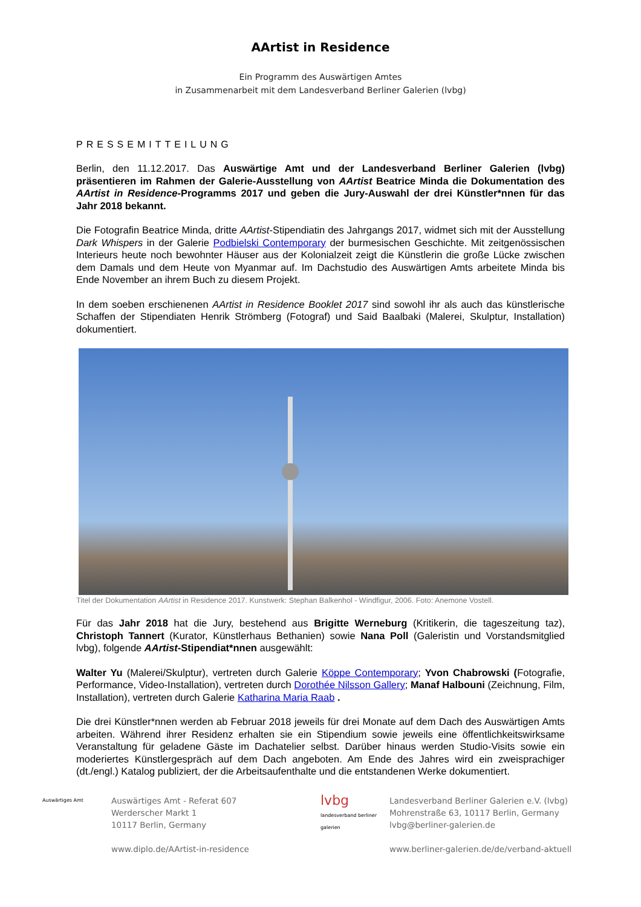AArtist in Residence
Ein Programm des Auswärtigen Amtes
in Zusammenarbeit mit dem Landesverband Berliner Galerien (lvbg)
PRESSEMITTEILUNG
Berlin, den 11.12.2017. Das Auswärtige Amt und der Landesverband Berliner Galerien (lvbg) präsentieren im Rahmen der Galerie-Ausstellung von AArtist Beatrice Minda die Dokumentation des AArtist in Residence-Programms 2017 und geben die Jury-Auswahl der drei Künstler*nnen für das Jahr 2018 bekannt.
Die Fotografin Beatrice Minda, dritte AArtist-Stipendiatin des Jahrgangs 2017, widmet sich mit der Ausstellung Dark Whispers in der Galerie Podbielski Contemporary der burmesischen Geschichte. Mit zeitgenössischen Interieurs heute noch bewohnter Häuser aus der Kolonialzeit zeigt die Künstlerin die große Lücke zwischen dem Damals und dem Heute von Myanmar auf. Im Dachstudio des Auswärtigen Amts arbeitete Minda bis Ende November an ihrem Buch zu diesem Projekt.
In dem soeben erschienenen AArtist in Residence Booklet 2017 sind sowohl ihr als auch das künstlerische Schaffen der Stipendiaten Henrik Strömberg (Fotograf) und Said Baalbaki (Malerei, Skulptur, Installation) dokumentiert.
Titel der Dokumentation AArtist in Residence 2017. Kunstwerk: Stephan Balkenhol - Windfigur, 2006. Foto: Anemone Vostell.
Für das Jahr 2018 hat die Jury, bestehend aus Brigitte Werneburg (Kritikerin, die tageszeitung taz), Christoph Tannert (Kurator, Künstlerhaus Bethanien) sowie Nana Poll (Galeristin und Vorstandsmitglied lvbg), folgende AArtist-Stipendiat*nnen ausgewählt:
Walter Yu (Malerei/Skulptur), vertreten durch Galerie Köppe Contemporary; Yvon Chabrowski (Fotografie, Performance, Video-Installation), vertreten durch Dorothée Nilsson Gallery; Manaf Halbouni (Zeichnung, Film, Installation), vertreten durch Galerie Katharina Maria Raab .
Die drei Künstler*nnen werden ab Februar 2018 jeweils für drei Monate auf dem Dach des Auswärtigen Amts arbeiten. Während ihrer Residenz erhalten sie ein Stipendium sowie jeweils eine öffentlichkeitswirksame Veranstaltung für geladene Gäste im Dachatelier selbst. Darüber hinaus werden Studio-Visits sowie ein moderiertes Künstlergespräch auf dem Dach angeboten. Am Ende des Jahres wird ein zweisprachiger (dt./engl.) Katalog publiziert, der die Arbeitsaufenthalte und die entstandenen Werke dokumentiert.
Auswärtiges Amt
Auswärtiges Amt - Referat 607
Werderscher Markt 1
10117 Berlin, Germany
www.diplo.de/AArtist-in-residence
lvbg landesverband berliner galerien
Landesverband Berliner Galerien e.V. (lvbg)
Mohrenstraße 63, 10117 Berlin, Germany
lvbg@berliner-galerien.de
www.berliner-galerien.de/de/verband-aktuell